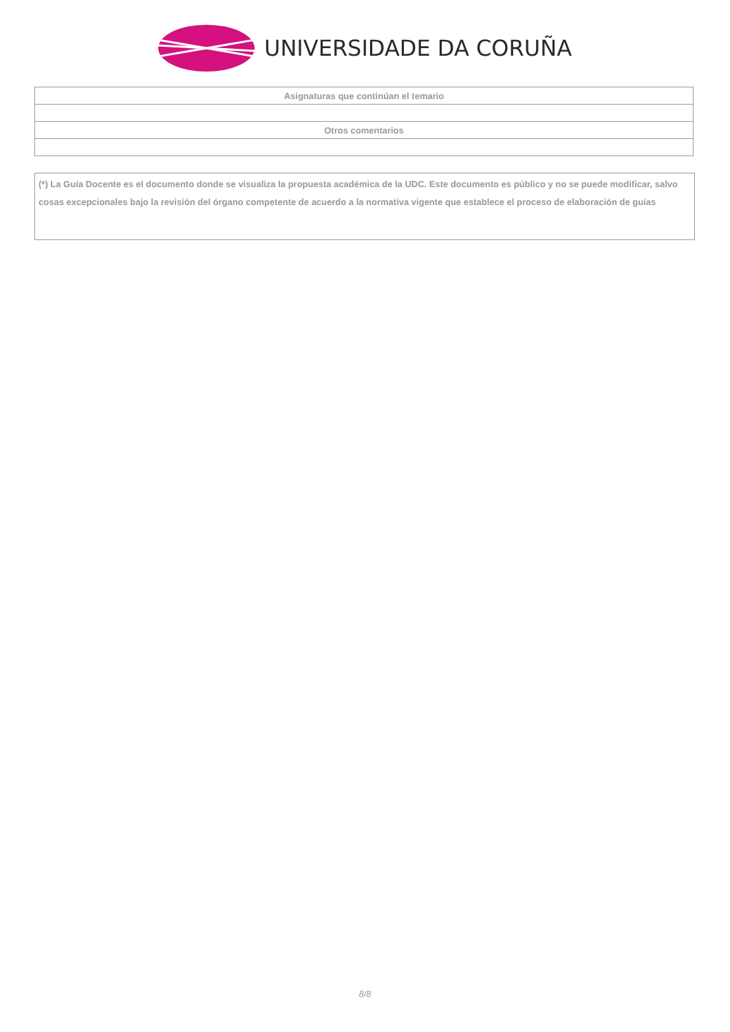UNIVERSIDADE DA CORUÑA
| Asignaturas que continúan el temario |
| --- |
| Otros comentarios |
(*) La Guía Docente es el documento donde se visualiza la propuesta académica de la UDC. Este documento es público y no se puede modificar, salvo cosas excepcionales bajo la revisión del órgano competente de acuerdo a la normativa vigente que establece el proceso de elaboración de guías
8/8